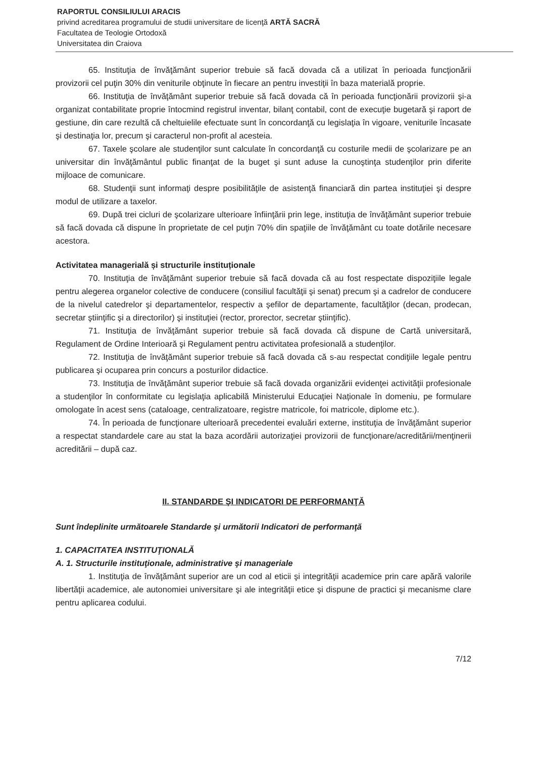RAPORTUL CONSILIULUI ARACIS
privind acreditarea programului de studii universitare de licenţă ARTĂ SACRĂ
Facultatea de Teologie Ortodoxă
Universitatea din Craiova
65. Instituţia de învăţământ superior trebuie să facă dovada că a utilizat în perioada funcţionării provizorii cel puţin 30% din veniturile obţinute în fiecare an pentru investiţii în baza materială proprie.
66. Instituţia de învăţământ superior trebuie să facă dovada că în perioada funcţionării provizorii şi-a organizat contabilitate proprie întocmind registrul inventar, bilanţ contabil, cont de execuţie bugetară şi raport de gestiune, din care rezultă că cheltuielile efectuate sunt în concordanţă cu legislaţia în vigoare, veniturile încasate şi destinaţia lor, precum şi caracterul non-profit al acesteia.
67. Taxele şcolare ale studenţilor sunt calculate în concordanţă cu costurile medii de şcolarizare pe an universitar din învăţământul public finanţat de la buget şi sunt aduse la cunoştinţa studenţilor prin diferite mijloace de comunicare.
68. Studenţii sunt informaţi despre posibilităţile de asistenţă financiară din partea instituţiei şi despre modul de utilizare a taxelor.
69. După trei cicluri de şcolarizare ulterioare înfiinţării prin lege, instituţia de învăţământ superior trebuie să facă dovada că dispune în proprietate de cel puţin 70% din spaţiile de învăţământ cu toate dotările necesare acestora.
Activitatea managerială și structurile instituționale
70. Instituţia de învăţământ superior trebuie să facă dovada că au fost respectate dispoziţiile legale pentru alegerea organelor colective de conducere (consiliul facultăţii şi senat) precum şi a cadrelor de conducere de la nivelul catedrelor şi departamentelor, respectiv a şefilor de departamente, facultăţilor (decan, prodecan, secretar ştiinţific şi a directorilor) şi instituţiei (rector, prorector, secretar ştiinţific).
71. Instituţia de învăţământ superior trebuie să facă dovada că dispune de Cartă universitară, Regulament de Ordine Interioară şi Regulament pentru activitatea profesională a studenţilor.
72. Instituţia de învăţământ superior trebuie să facă dovada că s-au respectat condiţiile legale pentru publicarea şi ocuparea prin concurs a posturilor didactice.
73. Instituţia de învăţământ superior trebuie să facă dovada organizării evidenţei activităţii profesionale a studenţilor în conformitate cu legislaţia aplicabilă Ministerului Educaţiei Naționale în domeniu, pe formulare omologate în acest sens (cataloage, centralizatoare, registre matricole, foi matricole, diplome etc.).
74. În perioada de funcţionare ulterioară precedentei evaluări externe, instituţia de învăţământ superior a respectat standardele care au stat la baza acordării autorizaţiei provizorii de funcţionare/acreditării/menţinerii acreditării – după caz.
II. STANDARDE ŞI INDICATORI DE PERFORMANŢĂ
Sunt îndeplinite următoarele Standarde şi următorii Indicatori de performanţă
1. CAPACITATEA INSTITUŢIONALĂ
A. 1. Structurile instituţionale, administrative şi manageriale
1. Instituţia de învăţământ superior are un cod al eticii şi integrităţii academice prin care apără valorile libertăţii academice, ale autonomiei universitare şi ale integrităţii etice şi dispune de practici şi mecanisme clare pentru aplicarea codului.
7/12